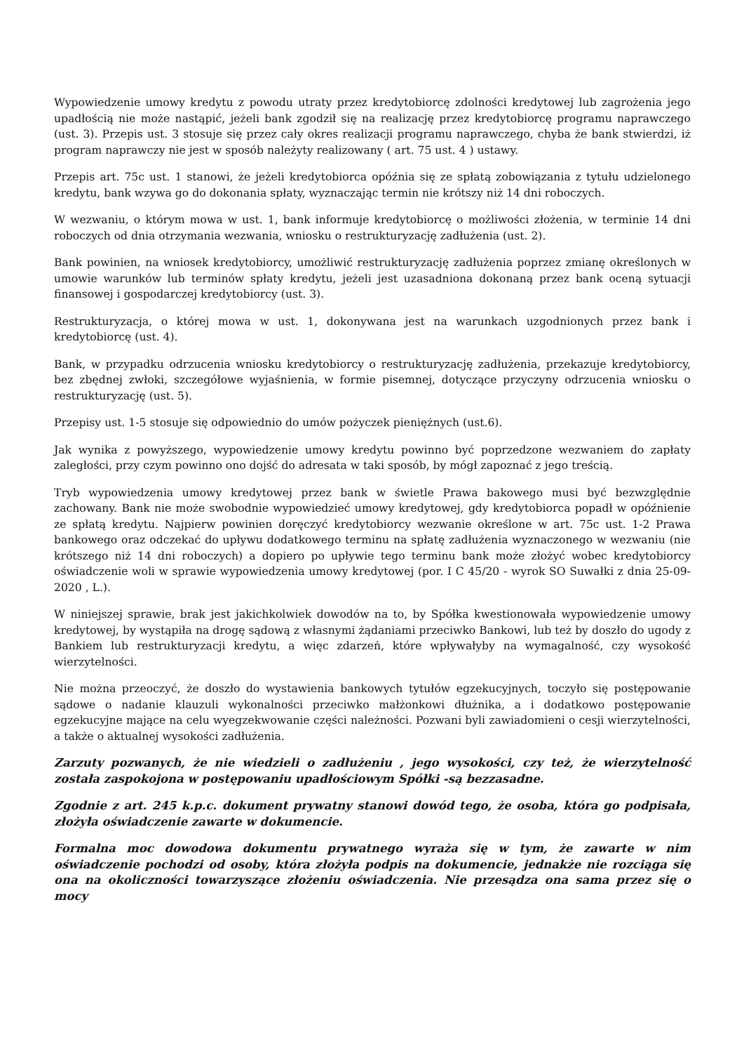Wypowiedzenie umowy kredytu z powodu utraty przez kredytobiorcę zdolności kredytowej lub zagrożenia jego upadłością nie może nastąpić, jeżeli bank zgodził się na realizację przez kredytobiorcę programu naprawczego (ust. 3). Przepis ust. 3 stosuje się przez cały okres realizacji programu naprawczego, chyba że bank stwierdzi, iż program naprawczy nie jest w sposób należyty realizowany ( art. 75 ust. 4 ) ustawy.
Przepis art. 75c ust. 1 stanowi, że jeżeli kredytobiorca opóźnia się ze spłatą zobowiązania z tytułu udzielonego kredytu, bank wzywa go do dokonania spłaty, wyznaczając termin nie krótszy niż 14 dni roboczych.
W wezwaniu, o którym mowa w ust. 1, bank informuje kredytobiorcę o możliwości złożenia, w terminie 14 dni roboczych od dnia otrzymania wezwania, wniosku o restrukturyzację zadłużenia (ust. 2).
Bank powinien, na wniosek kredytobiorcy, umożliwić restrukturyzację zadłużenia poprzez zmianę określonych w umowie warunków lub terminów spłaty kredytu, jeżeli jest uzasadniona dokonaną przez bank oceną sytuacji finansowej i gospodarczej kredytobiorcy (ust. 3).
Restrukturyzacja, o której mowa w ust. 1, dokonywana jest na warunkach uzgodnionych przez bank i kredytobiorcę (ust. 4).
Bank, w przypadku odrzucenia wniosku kredytobiorcy o restrukturyzację zadłużenia, przekazuje kredytobiorcy, bez zbędnej zwłoki, szczegółowe wyjaśnienia, w formie pisemnej, dotyczące przyczyny odrzucenia wniosku o restrukturyzację (ust. 5).
Przepisy ust. 1-5 stosuje się odpowiednio do umów pożyczek pieniężnych (ust.6).
Jak wynika z powyższego, wypowiedzenie umowy kredytu powinno być poprzedzone wezwaniem do zapłaty zaległości, przy czym powinno ono dojść do adresata w taki sposób, by mógł zapoznać z jego treścią.
Tryb wypowiedzenia umowy kredytowej przez bank w świetle Prawa bakowego musi być bezwzględnie zachowany. Bank nie może swobodnie wypowiedzieć umowy kredytowej, gdy kredytobiorca popadł w opóźnienie ze spłatą kredytu. Najpierw powinien doręczyć kredytobiorcy wezwanie określone w art. 75c ust. 1-2 Prawa bankowego oraz odczekać do upływu dodatkowego terminu na spłatę zadłużenia wyznaczonego w wezwaniu (nie krótszego niż 14 dni roboczych) a dopiero po upływie tego terminu bank może złożyć wobec kredytobiorcy oświadczenie woli w sprawie wypowiedzenia umowy kredytowej (por. I C 45/20 - wyrok SO Suwałki z dnia 25-09-2020 , L.).
W niniejszej sprawie, brak jest jakichkolwiek dowodów na to, by Spółka kwestionowała wypowiedzenie umowy kredytowej, by wystąpiła na drogę sądową z własnymi żądaniami przeciwko Bankowi, lub też by doszło do ugody z Bankiem lub restrukturyzacji kredytu, a więc zdarzeń, które wpływałyby na wymagalność, czy wysokość wierzytelności.
Nie można przeoczyć, że doszło do wystawienia bankowych tytułów egzekucyjnych, toczyło się postępowanie sądowe o nadanie klauzuli wykonalności przeciwko małżonkowi dłużnika, a i dodatkowo postępowanie egzekucyjne mające na celu wyegzekwowanie części należności. Pozwani byli zawiadomieni o cesji wierzytelności, a także o aktualnej wysokości zadłużenia.
Zarzuty pozwanych, że nie wiedzieli o zadłużeniu , jego wysokości, czy też, że wierzytelność została zaspokojona w postępowaniu upadłościowym Spółki -są bezzasadne.
Zgodnie z art. 245 k.p.c. dokument prywatny stanowi dowód tego, że osoba, która go podpisała, złożyła oświadczenie zawarte w dokumencie.
Formalna moc dowodowa dokumentu prywatnego wyraża się w tym, że zawarte w nim oświadczenie pochodzi od osoby, która złożyła podpis na dokumencie, jednakże nie rozciąga się ona na okoliczności towarzyszące złożeniu oświadczenia. Nie przesądza ona sama przez się o mocy